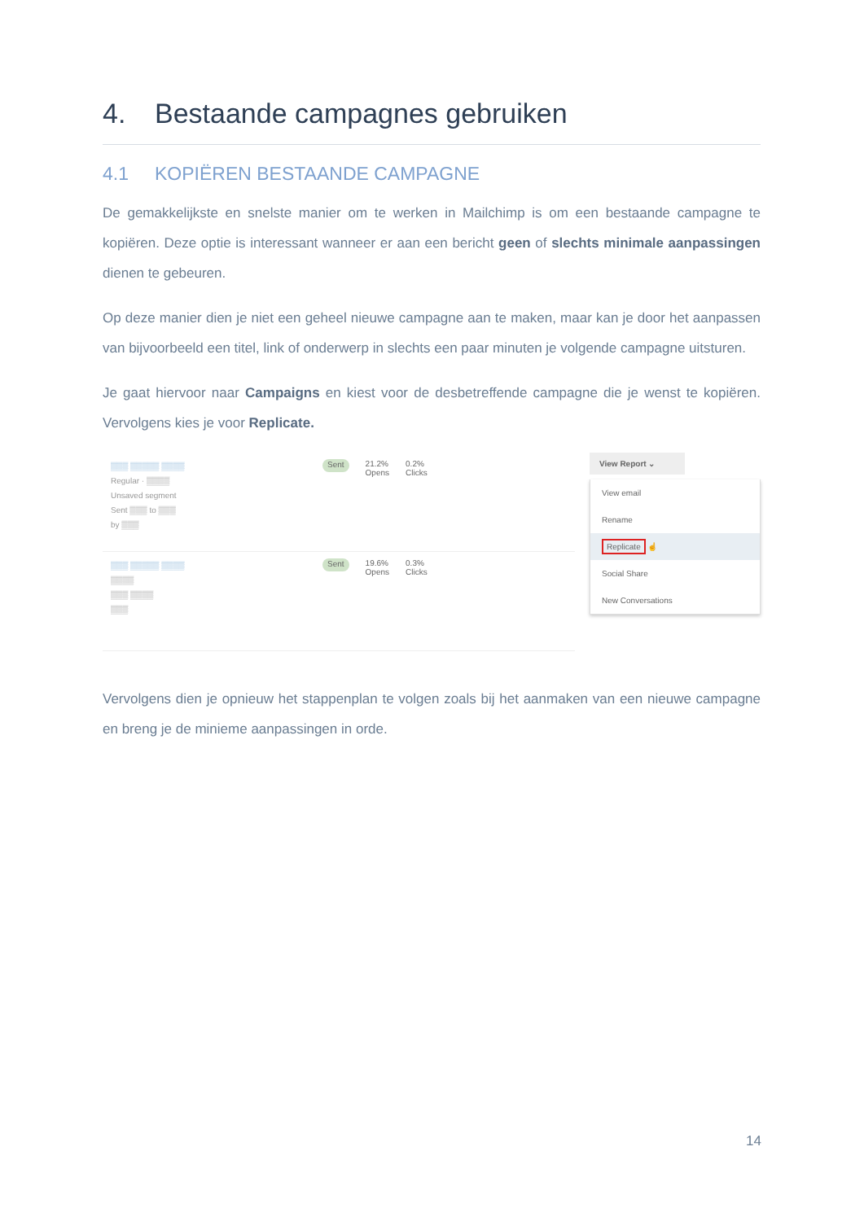4. Bestaande campagnes gebruiken
4.1 KOPIËREN BESTAANDE CAMPAGNE
De gemakkelijkste en snelste manier om te werken in Mailchimp is om een bestaande campagne te kopiëren. Deze optie is interessant wanneer er aan een bericht geen of slechts minimale aanpassingen dienen te gebeuren.
Op deze manier dien je niet een geheel nieuwe campagne aan te maken, maar kan je door het aanpassen van bijvoorbeeld een titel, link of onderwerp in slechts een paar minuten je volgende campagne uitsturen.
Je gaat hiervoor naar Campaigns en kiest voor de desbetreffende campagne die je wenst te kopiëren. Vervolgens kies je voor Replicate.
▒▒▒ ▒▒▒▒▒ ▒▒▒▒
Regular · ▒▒▒▒
Unsaved segment
Sent ▒▒▒ to ▒▒▒
by ▒▒▒
Sent
21.2%
Opens
0.2%
Clicks
▒▒▒ ▒▒▒▒▒ ▒▒▒▒
▒▒▒▒
▒▒▒ ▒▒▒▒
▒▒▒
Sent
19.6%
Opens
0.3%
Clicks
View Report ⌄
View email
Rename
Replicate ☝
Social Share
New Conversations
Vervolgens dien je opnieuw het stappenplan te volgen zoals bij het aanmaken van een nieuwe campagne en breng je de minieme aanpassingen in orde.
14